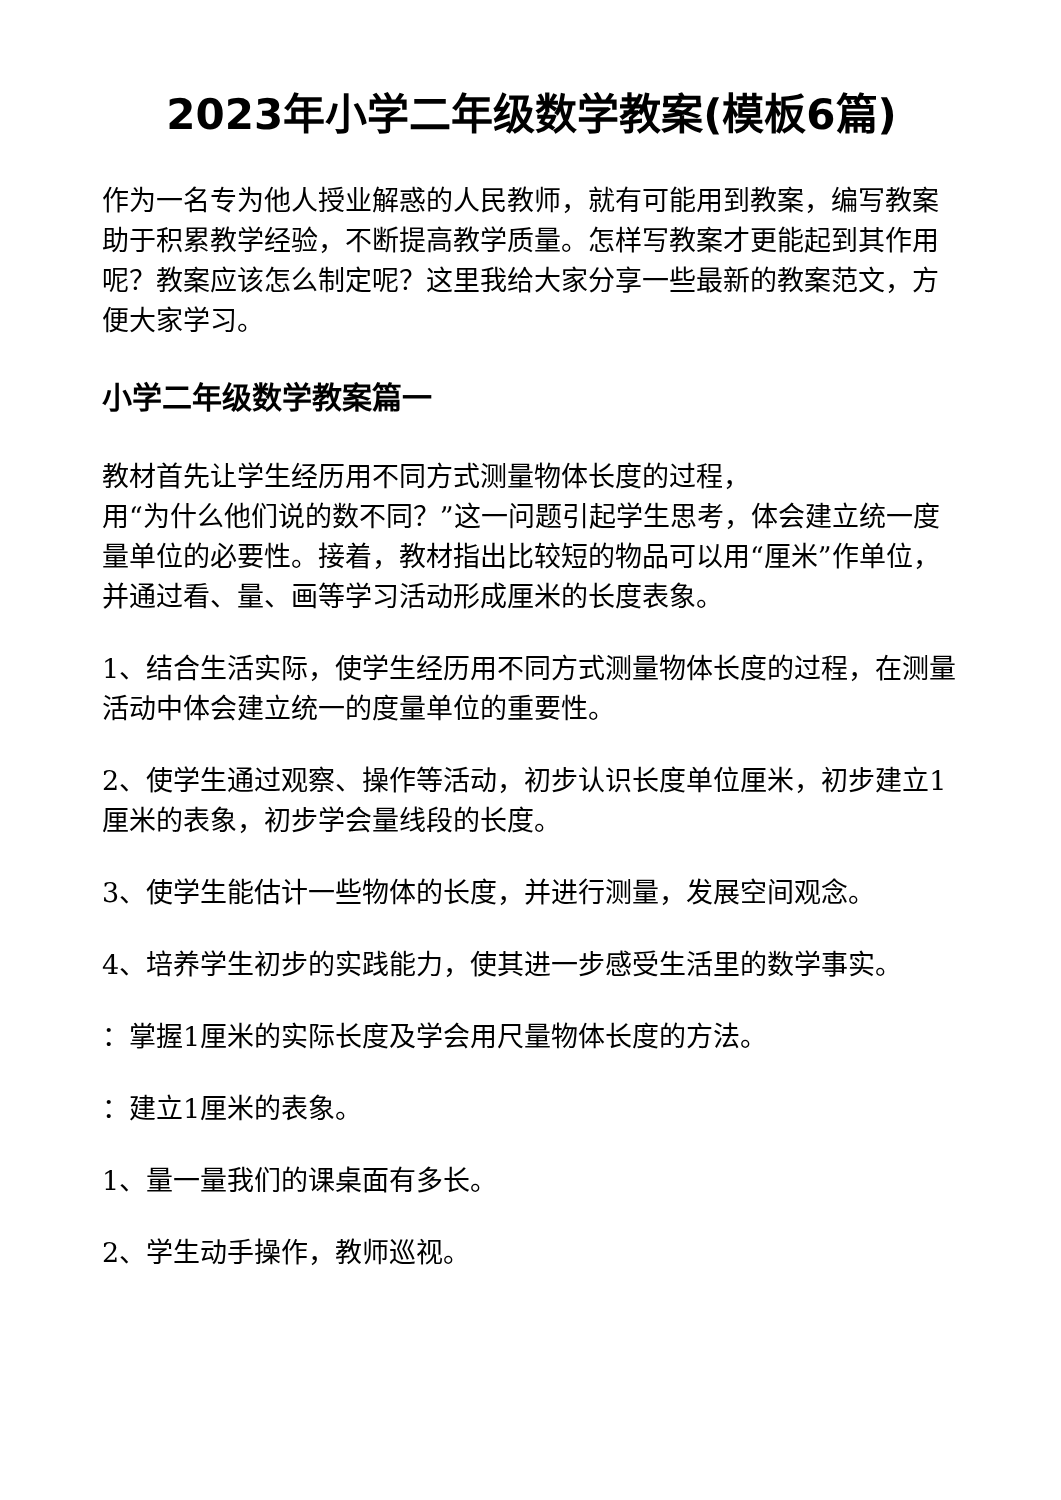2023年小学二年级数学教案(模板6篇)
作为一名专为他人授业解惑的人民教师，就有可能用到教案，编写教案助于积累教学经验，不断提高教学质量。怎样写教案才更能起到其作用呢？教案应该怎么制定呢？这里我给大家分享一些最新的教案范文，方便大家学习。
小学二年级数学教案篇一
教材首先让学生经历用不同方式测量物体长度的过程，
用“为什么他们说的数不同？”这一问题引起学生思考，体会建立统一度量单位的必要性。接着，教材指出比较短的物品可以用“厘米”作单位，并通过看、量、画等学习活动形成厘米的长度表象。
1、结合生活实际，使学生经历用不同方式测量物体长度的过程，在测量活动中体会建立统一的度量单位的重要性。
2、使学生通过观察、操作等活动，初步认识长度单位厘米，初步建立1厘米的表象，初步学会量线段的长度。
3、使学生能估计一些物体的长度，并进行测量，发展空间观念。
4、培养学生初步的实践能力，使其进一步感受生活里的数学事实。
：掌握1厘米的实际长度及学会用尺量物体长度的方法。
：建立1厘米的表象。
1、量一量我们的课桌面有多长。
2、学生动手操作，教师巡视。